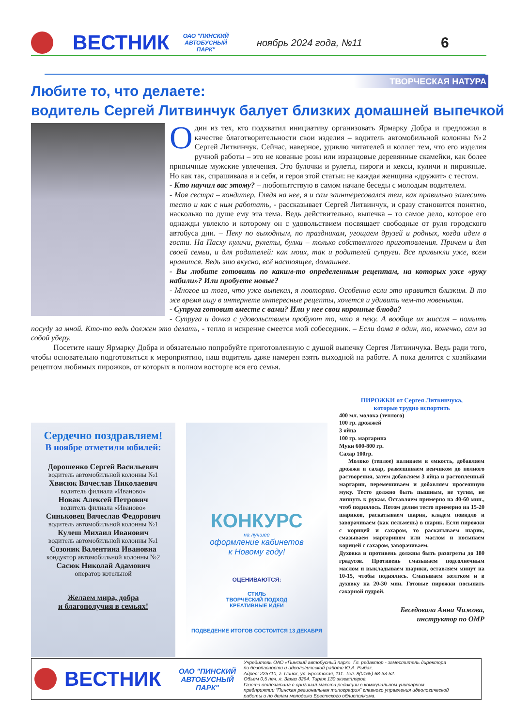ВЕСТНИК
ОАО "ПИНСКИЙ АВТОБУСНЫЙ ПАРК"
ноябрь 2024 года, №11
6
ТВОРЧЕСКАЯ НАТУРА
Любите то, что делаете:
водитель Сергей Литвинчук балует близких домашней выпечкой
Один из тех, кто подхватил инициативу организовать Ярмарку Добра и предложил в качестве благотворительности свои изделия – водитель автомобильной колонны №2 Сергей Литвинчук. Сейчас, наверное, удивлю читателей и коллег тем, что его изделия ручной работы – это не кованые розы или изразцовые деревянные скамейки, как более привычные мужские увлечения. Это булочки и рулеты, пироги и кексы, куличи и пирожные. Но как так, спрашивала я и себя, и героя этой статьи: не каждая женщина «дружит» с тестом.
- Кто научил вас этому? – любопытствую в самом начале беседы с молодым водителем.
- Моя сестра – кондитер. Глядя на нее, я и сам заинтересовался тем, как правильно замесить тесто и как с ним работать, - рассказывает Сергей Литвинчук, и сразу становится понятно, насколько по душе ему эта тема. Ведь действительно, выпечка – то самое дело, которое его однажды увлекло и которому он с удовольствием посвящает свободные от руля городского автобуса дни. – Пеку по выходным, по праздникам, угощаем друзей и родных, когда идем в гости. На Пасху куличи, рулеты, булки – только собственного приготовления. Причем и для своей семьи, и для родителей: как моих, так и родителей супруги. Все привыкли уже, всем нравится. Ведь это вкусно, всё настоящее, домашнее.
- Вы любите готовить по каким-то определенным рецептам, на которых уже «руку набили»? Или пробуете новые?
- Многое из того, что уже выпекал, я повторяю. Особенно если это нравится близким. В то же время ищу в интернете интересные рецепты, хочется и удивить чем-то новеньким.
- Супруга готовит вместе с вами? Или у нее свои коронные блюда?
- Супруга и дочка с удовольствием пробуют то, что я пеку. А вообще их миссия – помыть посуду за мной. Кто-то ведь должен это делать, - тепло и искренне смеется мой собеседник. – Если дома я один, то, конечно, сам за собой уберу.
Посетите нашу Ярмарку Добра и обязательно попробуйте приготовленную с душой выпечку Сергея Литвинчука. Ведь ради того, чтобы основательно подготовиться к мероприятию, наш водитель даже намерен взять выходной на работе. А пока делится с хозяйками рецептом любимых пирожков, от которых в полном восторге вся его семья.
Сердечно поздравляем!
В ноябре отметили юбилей:
Дорошенко Сергей Васильевич
водитель автомобильной колонны №1
Хвисюк Вячеслав Николаевич
водитель филиала «Иваново»
Новак Алексей Петрович
водитель филиала «Иваново»
Синьковец Вячеслав Федорович
водитель автомобильной колонны №1
Кулеш Михаил Иванович
водитель автомобильной колонны №1
Созоник Валентина Ивановна
кондуктор автомобильной колонны №2
Сасюк Николай Адамович
оператор котельной
Желаем мира, добра
и благополучия в семьях!
КОНКУРС
на лучшее
оформление кабинетов
к Новому году!
ОЦЕНИВАЮТСЯ:
СТИЛЬ
ТВОРЧЕСКИЙ ПОДХОД
КРЕАТИВНЫЕ ИДЕИ
ПОДВЕДЕНИЕ ИТОГОВ СОСТОИТСЯ 13 ДЕКАБРЯ
ПИРОЖКИ от Сергея Литвинчука,
которые трудно испортить
400 мл. молока (теплого)
100 гр. дрожжей
3 яйца
100 гр. маргарина
Муки 600-800 гр.
Сахар 100гр.
Молоко (теплое) наливаем в емкость, добавляем дрожжи и сахар, размешиваем венчиком до полного растворения, затем добавляем 3 яйца и растопленный маргарин, перемешиваем и добавляем просеянную муку. Тесто должно быть пышным, не тугим, не липнуть к рукам. Оставляем примерно на 40-60 мин., чтоб поднялось. Потом делим тесто примерно на 15-20 шариков, раскатываем шарик, кладем повидло и заворачиваем (как пельмень) в шарик. Если пирожки с корицей и сахаром, то раскатываем шарик, смазываем маргарином или маслом и посыпаем корицей с сахаром, заворачиваем.
Духовка и противень должны быть разогреты до 180 градусов. Противень смазываем подсолнечным маслом и выкладываем шарики, оставляем минут на 10-15, чтобы поднялись. Смазываем желтком и в духовку на 20-30 мин. Готовые пирожки посыпать сахарной пудрой.
Беседовала Анна Чижова,
инструктор по ОМР
ВЕСТНИК
ОАО "ПИНСКИЙ АВТОБУСНЫЙ ПАРК"
Учредитель ОАО «Пинский автобусный парк». Гл. редактор - заместитель директора по безопасности и идеологической работе Ю.А. Рыбак.
Адрес: 225710, г. Пинск, ул. Брестская, 111. Тел. 8(0165) 68-33-52.
Объем 0,5 печ. л. Заказ 3294. Тираж 130 экземпляров.
Газета отпечатана с оригинал-макета редакции в коммунальном унитарном предприятии “Пинская региональная типография” главного управления идеологической работы и по делам молодежи Брестского облисполкома.